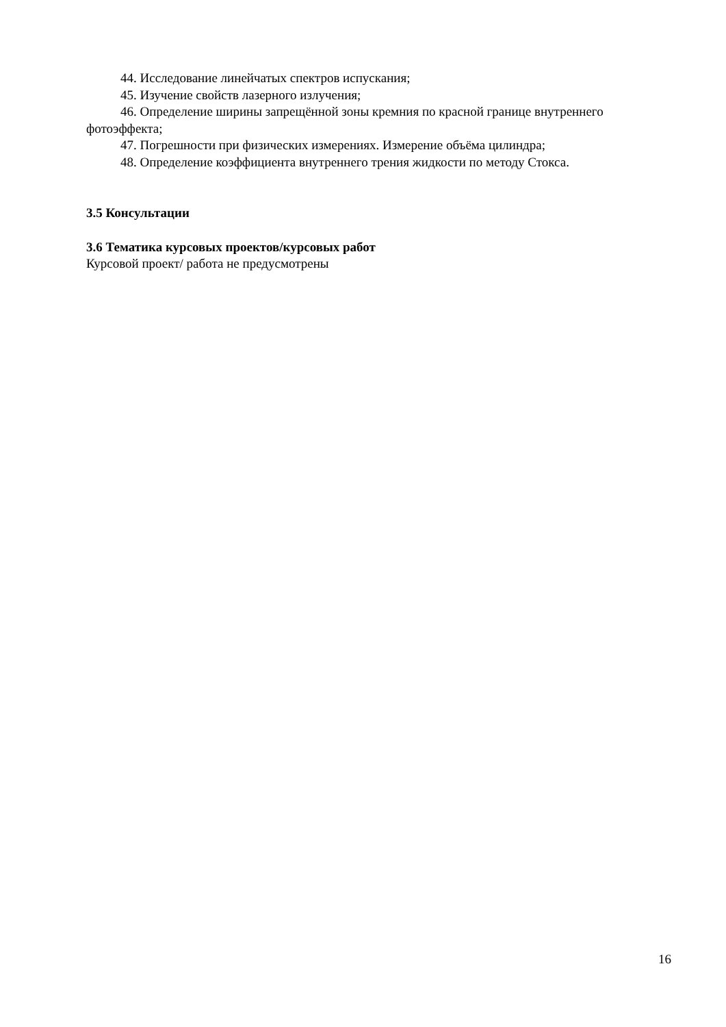44. Исследование линейчатых спектров испускания;
45. Изучение свойств лазерного излучения;
46. Определение ширины запрещённой зоны кремния по красной границе внутреннего
фотоэффекта;
47. Погрешности при физических измерениях. Измерение объёма цилиндра;
48. Определение коэффициента внутреннего трения жидкости по методу Стокса.
3.5 Консультации
3.6 Тематика курсовых проектов/курсовых работ
Курсовой проект/ работа не предусмотрены
16